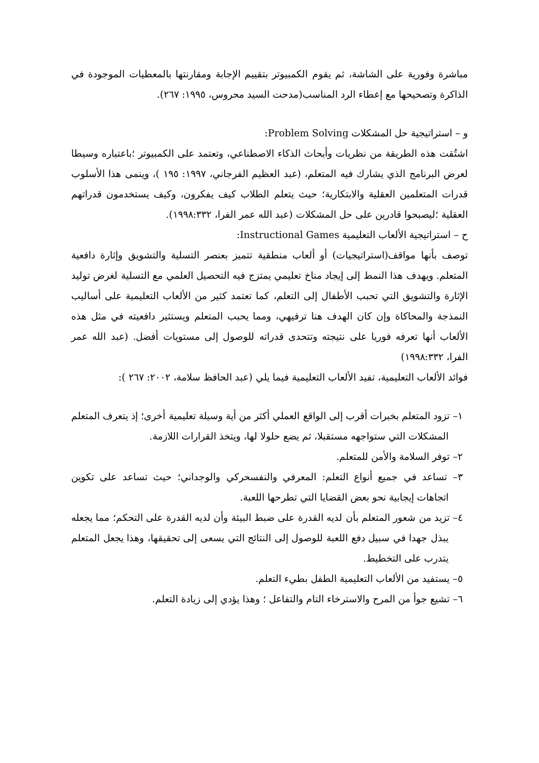مباشرة وفورية على الشاشة، ثم يقوم الكمبيوتر بتقييم الإجابة ومقارنتها بالمعطيات الموجودة في الذاكرة وتصحيحها مع إعطاء الرد المناسب(مدحت السيد محروس، ١٩٩٥: ٢٦٧).
و – استراتيجية حل المشكلات Problem Solving:
اشتُقت هذه الطريقة من نظريات وأبحاث الذكاء الاصطناعي، وتعتمد على الكمبيوتر ؛باعتباره وسيطا لعرض البرنامج الذي يشارك فيه المتعلم، (عبد العظيم الفرجاني، ١٩٩٧: ١٩٥ )، وينمى هذا الأسلوب قدرات المتعلمين العقلية والابتكارية؛ حيث يتعلم الطلاب كيف يفكرون، وكيف يستخدمون قدراتهم العقلية ؛ليصبحوا قادرين على حل المشكلات (عبد الله عمر الفرا، ١٩٩٨:٣٣٢).
ح – استراتيجية الألعاب التعليمية Instructional Games:
توصف بأنها مواقف(استراتيجيات) أو ألعاب منطقية تتميز بعنصر التسلية والتشويق وإثارة دافعية المتعلم. ويهدف هذا النمط إلى إيجاد مناخ تعليمي يمتزج فيه التحصيل العلمي مع التسلية لغرض توليد الإثارة والتشويق التي تحبب الأطفال إلى التعلم، كما تعتمد كثير من الألعاب التعليمية على أساليب النمذجة والمحاكاة وإن كان الهدف هنا ترفيهي، ومما يحبب المتعلم ويستثير دافعيته في مثل هذه الألعاب أنها تعرفه فوريا على نتيجته وتتحدى قدراته للوصول إلى مستويات أفضل. (عبد الله عمر الفرا، ١٩٩٨:٣٣٢)
فوائد الألعاب التعليمية، تفيد الألعاب التعليمية فيما يلي (عبد الحافظ سلامة، ٢٠٠٢: ٢٦٧ ):
١– تزود المتعلم بخبرات أقرب إلى الواقع العملي أكثر من أية وسيلة تعليمية أخرى؛ إذ يتعرف المتعلم المشكلات التي ستواجهه مستقبلا، ثم يضع حلولا لها، ويتخذ القرارات اللازمة.
٢– توفر السلامة والأمن للمتعلم.
٣– تساعد في جميع أنواع التعلم: المعرفي والنفسحركي والوجداني؛ حيث تساعد على تكوين اتجاهات إيجابية نحو بعض القضايا التي تطرحها اللعبة.
٤– تزيد من شعور المتعلم بأن لديه القدرة على ضبط البيئة وأن لديه القدرة على التحكم؛ مما يجعله يبذل جهدا في سبيل دفع اللعبة للوصول إلى النتائج التي يسعى إلى تحقيقها، وهذا يجعل المتعلم يتدرب على التخطيط.
٥– يستفيد من الألعاب التعليمية الطفل بطيء التعلم.
٦– تشيع جوأ من المرح والاسترخاء التام والتفاعل ؛ وهذا يؤدي إلى زيادة التعلم.